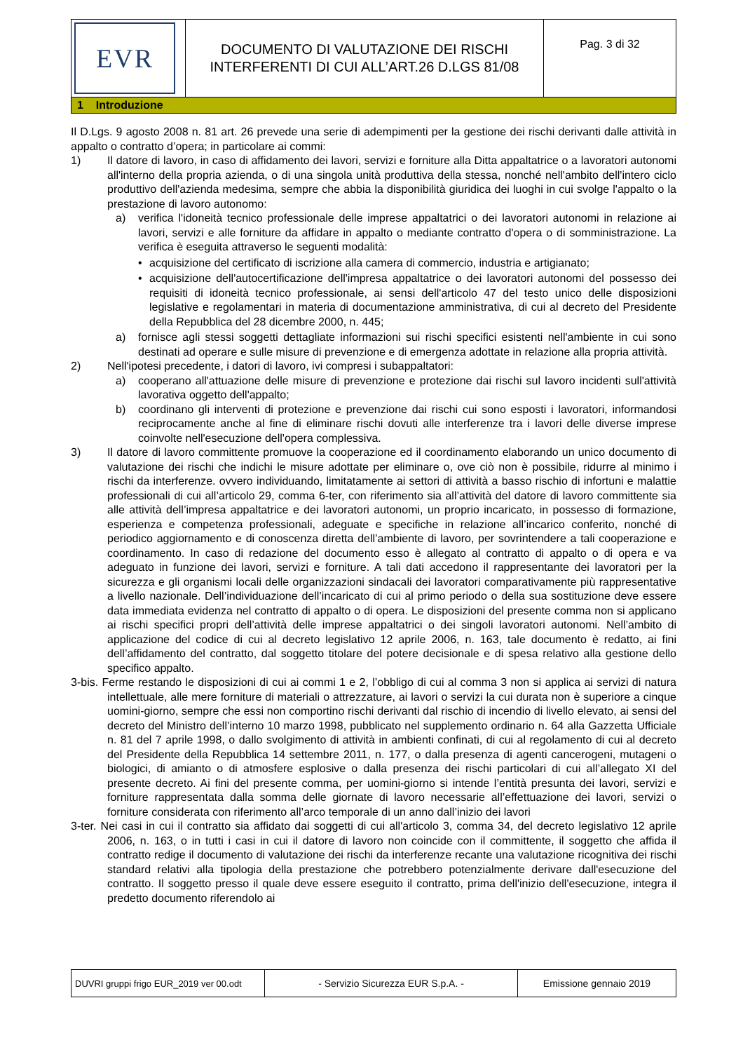| EVR | DOCUMENTO DI VALUTAZIONE DEI RISCHI INTERFERENTI DI CUI ALL’ART.26 D.LGS 81/08 | Pag. 3 di 32 |
| 1 Introduzione | | |
Il D.Lgs. 9 agosto 2008 n. 81 art. 26 prevede una serie di adempimenti per la gestione dei rischi derivanti dalle attività in appalto o contratto d’opera; in particolare ai commi:
1) Il datore di lavoro, in caso di affidamento dei lavori, servizi e forniture alla Ditta appaltatrice o a lavoratori autonomi all'interno della propria azienda, o di una singola unità produttiva della stessa, nonché nell'ambito dell'intero ciclo produttivo dell'azienda medesima, sempre che abbia la disponibilità giuridica dei luoghi in cui svolge l'appalto o la prestazione di lavoro autonomo:
a) verifica l'idoneità tecnico professionale delle imprese appaltatrici o dei lavoratori autonomi in relazione ai lavori, servizi e alle forniture da affidare in appalto o mediante contratto d'opera o di somministrazione. La verifica è eseguita attraverso le seguenti modalità:
• acquisizione del certificato di iscrizione alla camera di commercio, industria e artigianato;
• acquisizione dell'autocertificazione dell'impresa appaltatrice o dei lavoratori autonomi del possesso dei requisiti di idoneità tecnico professionale, ai sensi dell'articolo 47 del testo unico delle disposizioni legislative e regolamentari in materia di documentazione amministrativa, di cui al decreto del Presidente della Repubblica del 28 dicembre 2000, n. 445;
a) fornisce agli stessi soggetti dettagliate informazioni sui rischi specifici esistenti nell'ambiente in cui sono destinati ad operare e sulle misure di prevenzione e di emergenza adottate in relazione alla propria attività.
2) Nell'ipotesi precedente, i datori di lavoro, ivi compresi i subappaltatori:
a) cooperano all'attuazione delle misure di prevenzione e protezione dai rischi sul lavoro incidenti sull'attività lavorativa oggetto dell'appalto;
b) coordinano gli interventi di protezione e prevenzione dai rischi cui sono esposti i lavoratori, informandosi reciprocamente anche al fine di eliminare rischi dovuti alle interferenze tra i lavori delle diverse imprese coinvolte nell'esecuzione dell'opera complessiva.
3) Il datore di lavoro committente promuove la cooperazione ed il coordinamento elaborando un unico documento di valutazione dei rischi che indichi le misure adottate per eliminare o, ove ciò non è possibile, ridurre al minimo i rischi da interferenze. ovvero individuando, limitatamente ai settori di attività a basso rischio di infortuni e malattie professionali di cui all’articolo 29, comma 6-ter, con riferimento sia all’attività del datore di lavoro committente sia alle attività dell’impresa appaltatrice e dei lavoratori autonomi, un proprio incaricato, in possesso di formazione, esperienza e competenza professionali, adeguate e specifiche in relazione all’incarico conferito, nonché di periodico aggiornamento e di conoscenza diretta dell’ambiente di lavoro, per sovrintendere a tali cooperazione e coordinamento. In caso di redazione del documento esso è allegato al contratto di appalto o di opera e va adeguato in funzione dei lavori, servizi e forniture. A tali dati accedono il rappresentante dei lavoratori per la sicurezza e gli organismi locali delle organizzazioni sindacali dei lavoratori comparativamente più rappresentative a livello nazionale. Dell’individuazione dell’incaricato di cui al primo periodo o della sua sostituzione deve essere data immediata evidenza nel contratto di appalto o di opera. Le disposizioni del presente comma non si applicano ai rischi specifici propri dell’attività delle imprese appaltatrici o dei singoli lavoratori autonomi. Nell’ambito di applicazione del codice di cui al decreto legislativo 12 aprile 2006, n. 163, tale documento è redatto, ai fini dell’affidamento del contratto, dal soggetto titolare del potere decisionale e di spesa relativo alla gestione dello specifico appalto.
3-bis. Ferme restando le disposizioni di cui ai commi 1 e 2, l’obbligo di cui al comma 3 non si applica ai servizi di natura intellettuale, alle mere forniture di materiali o attrezzature, ai lavori o servizi la cui durata non è superiore a cinque uomini-giorno, sempre che essi non comportino rischi derivanti dal rischio di incendio di livello elevato, ai sensi del decreto del Ministro dell’interno 10 marzo 1998, pubblicato nel supplemento ordinario n. 64 alla Gazzetta Ufficiale n. 81 del 7 aprile 1998, o dallo svolgimento di attività in ambienti confinati, di cui al regolamento di cui al decreto del Presidente della Repubblica 14 settembre 2011, n. 177, o dalla presenza di agenti cancerogeni, mutageni o biologici, di amianto o di atmosfere esplosive o dalla presenza dei rischi particolari di cui all’allegato XI del presente decreto. Ai fini del presente comma, per uomini-giorno si intende l’entità presunta dei lavori, servizi e forniture rappresentata dalla somma delle giornate di lavoro necessarie all’effettuazione dei lavori, servizi o forniture considerata con riferimento all’arco temporale di un anno dall’inizio dei lavori
3-ter. Nei casi in cui il contratto sia affidato dai soggetti di cui all'articolo 3, comma 34, del decreto legislativo 12 aprile 2006, n. 163, o in tutti i casi in cui il datore di lavoro non coincide con il committente, il soggetto che affida il contratto redige il documento di valutazione dei rischi da interferenze recante una valutazione ricognitiva dei rischi standard relativi alla tipologia della prestazione che potrebbero potenzialmente derivare dall'esecuzione del contratto. Il soggetto presso il quale deve essere eseguito il contratto, prima dell'inizio dell'esecuzione, integra il predetto documento riferendolo ai
| DUVRI gruppi frigo EUR_2019 ver 00.odt | - Servizio Sicurezza EUR S.p.A. - | Emissione gennaio 2019 |